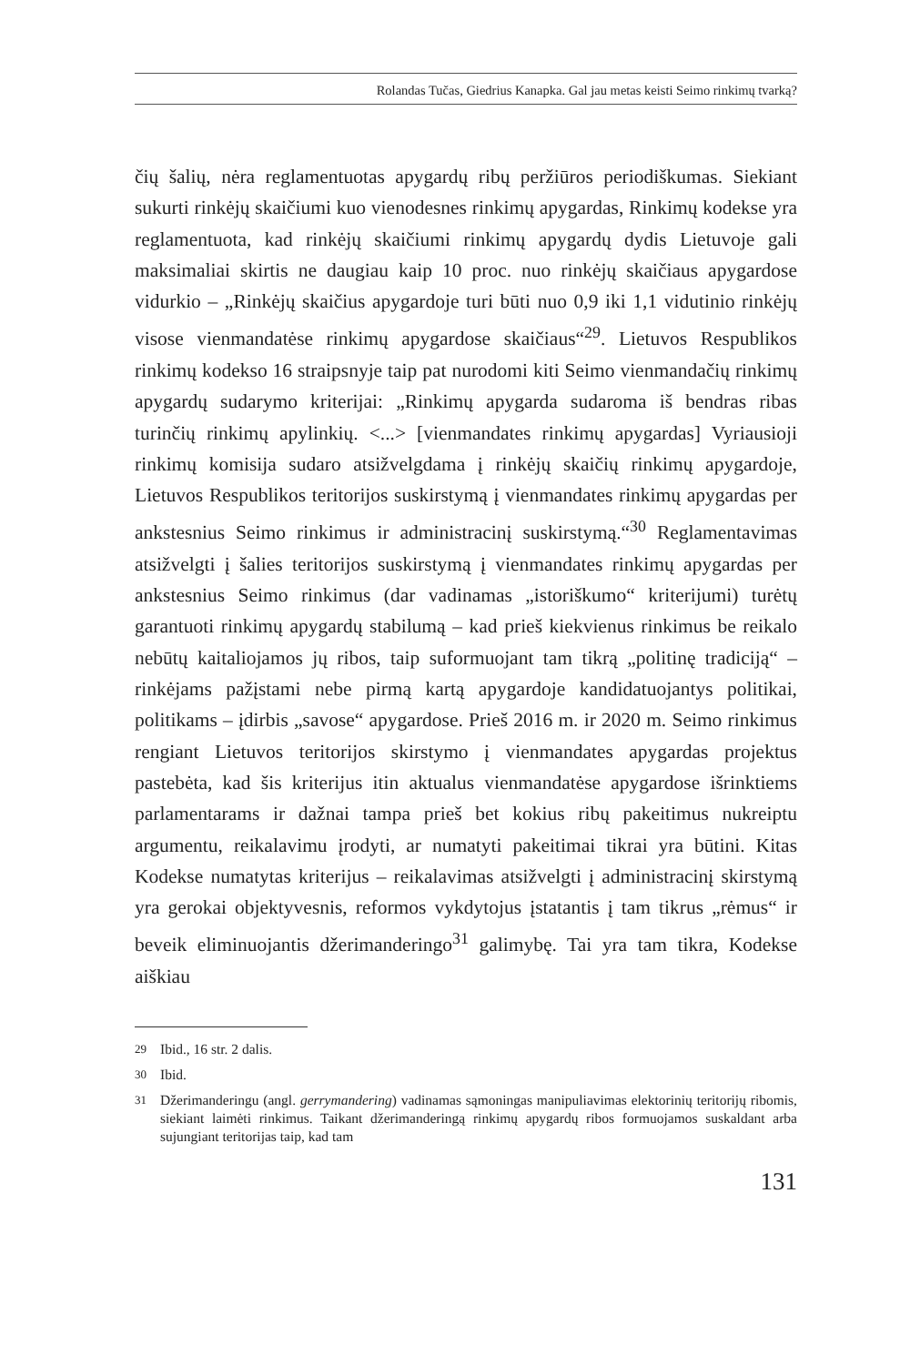Rolandas Tučas, Giedrius Kanapka. Gal jau metas keisti Seimo rinkimų tvarką?
čių šalių, nėra reglamentuotas apygardų ribų peržiūros periodiškumas. Siekiant sukurti rinkėjų skaičiumi kuo vienodesnes rinkimų apygardas, Rinkimų kodekse yra reglamentuota, kad rinkėjų skaičiumi rinkimų apygardų dydis Lietuvoje gali maksimaliai skirtis ne daugiau kaip 10 proc. nuo rinkėjų skaičiaus apygardose vidurkio – „Rinkėjų skaičius apygardoje turi būti nuo 0,9 iki 1,1 vidutinio rinkėjų visose vienmandatėse rinkimų apygardose skaičiaus“<sup>29</sup>. Lietuvos Respublikos rinkimų kodekso 16 straipsnyje taip pat nurodomi kiti Seimo vienmandačių rinkimų apygardų sudarymo kriterijai: „Rinkimų apygarda sudaroma iš bendras ribas turinčių rinkimų apylinkių. <...> [vienmandates rinkimų apygardas] Vyriausioji rinkimų komisija sudaro atsižvelgdama į rinkėjų skaičių rinkimų apygardoje, Lietuvos Respublikos teritorijos suskirstymą į vienmandates rinkimų apygardas per ankstesnius Seimo rinkimus ir administracinį suskirstymą.“<sup>30</sup> Reglamentavimas atsižvelgti į šalies teritorijos suskirstymą į vienmandates rinkimų apygardas per ankstesnius Seimo rinkimus (dar vadinamas „istoriškumo“ kriterijumi) turėtų garantuoti rinkimų apygardų stabilumą – kad prieš kiekvienus rinkimus be reikalo nebūtų kaitaliojamos jų ribos, taip suformuojant tam tikrą „politinę tradiciją“ – rinkėjams pažįstami nebe pirmą kartą apygardoje kandidatuojantys politikai, politikams – įdirbis „savose“ apygardose. Prieš 2016 m. ir 2020 m. Seimo rinkimus rengiant Lietuvos teritorijos skirstymo į vienmandates apygardas projektus pastebėta, kad šis kriterijus itin aktualus vienmandatėse apygardose išrinktiems parlamentarams ir dažnai tampa prieš bet kokius ribų pakeitimus nukreiptu argumentu, reikalavimu įrodyti, ar numatyti pakeitimai tikrai yra būtini. Kitas Kodekse numatytas kriterijus – reikalavimas atsižvelgti į administracinį skirstymą yra gerokai objektyvesnis, reformos vykdytojus įstatantis į tam tikrus „rėmus“ ir beveik eliminuojantis džerimanderingo<sup>31</sup> galimybę. Tai yra tam tikra, Kodekse aiškiau
29 Ibid., 16 str. 2 dalis.
30 Ibid.
31 Džerimanderingu (angl. gerrymandering) vadinamas sąmoningas manipuliavimas elektorinių teritorijų ribomis, siekiant laimėti rinkimus. Taikant džerimanderingą rinkimų apygardų ribos formuojamos suskaldant arba sujungiant teritorijas taip, kad tam
131